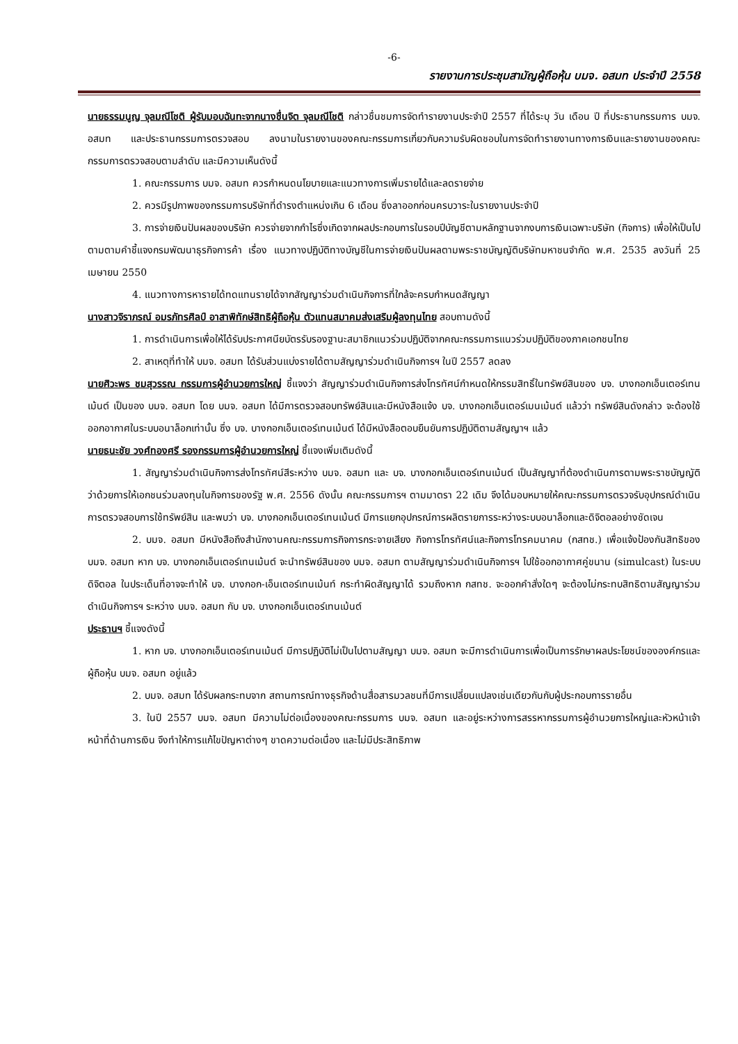-6-
รายงานการประชุมสามัญผู้ถือหุ้น บมจ. อสมท ประจำปี 2558
นายธรรมนูญ จุลมณีโชติ ผู้รับมอบฉันทะจากนางชื่นจิต จุลมณีโชติ กล่าวชื่นชมการจัดทำรายงานประจำปี 2557 ที่ได้ระบุ วัน เดือน ปี ที่ประธานกรรมการ บมจ. อสมท และประธานกรรมการตรวจสอบ ลงนามในรายงานของคณะกรรมการเกี่ยวกับความรับผิดชอบในการจัดทำรายงานทางการเงินและรายงานของคณะกรรมการตรวจสอบตามลำดับ และมีความเห็นดังนี้
1. คณะกรรมการ บมจ. อสมท ควรกำหนดนโยบายและแนวทางการเพิ่มรายได้และลดรายจ่าย
2. ควรมีรูปภาพของกรรมการบริษัทที่ดำรงตำแหน่งเกิน 6 เดือน ซึ่งลาออกก่อนครบวาระในรายงานประจำปี
3. การจ่ายเงินปันผลของบริษัท ควรจ่ายจากกำไรซึ่งเกิดจากผลประกอบการในรอบปีบัญชีตามหลักฐานจากงบการเงินเฉพาะบริษัท (กิจการ) เพื่อให้เป็นไปตามตามคำชี้แจงกรมพัฒนาธุรกิจการค้า เรื่อง แนวทางปฏิบัติทางบัญชีในการจ่ายเงินปันผลตามพระราชบัญญัติบริษัทมหาชนจำกัด พ.ศ. 2535 ลงวันที่ 25 เมษายน 2550
4. แนวทางการหารายได้ทดแทนรายได้จากสัญญาร่วมดำเนินกิจการที่ใกล้จะครบกำหนดสัญญา
นางสาวจิราภรณ์ อมรภัทรศิลป์ อาสาพิทักษ์สิทธิผู้ถือหุ้น ตัวแทนสมาคมส่งเสริมผู้ลงทุนไทย สอบถามดังนี้
1. การดำเนินการเพื่อให้ได้รับประกาศนียบัตรรับรองฐานะสมาชิกแนวร่วมปฏิบัติจากคณะกรรมการแนวร่วมปฏิบัติของภาคเอกชนไทย
2. สาเหตุที่ทำให้ บมจ. อสมท ได้รับส่วนแบ่งรายได้ตามสัญญาร่วมดำเนินกิจการฯ ในปี 2557 ลดลง
นายศิวะพร ชมสุวรรณ กรรมการผู้อำนวยการใหญ่ ชี้แจงว่า สัญญาร่วมดำเนินกิจการส่งโทรทัศน์กำหนดให้กรรมสิทธิ์ในทรัพย์สินของ บจ. บางกอกเอ็นเตอร์เทนเม้นต์ เป็นของ บมจ. อสมท โดย บมจ. อสมท ได้มีการตรวจสอบทรัพย์สินและมีหนังสือแจ้ง บจ. บางกอกเอ็นเตอร์เมนเม้นต์ แล้วว่า ทรัพย์สินดังกล่าว จะต้องใช้ออกอากาศในระบบอนาล็อกเท่านั้น ซึ่ง บจ. บางกอกเอ็นเตอร์เทนเม้นต์ ได้มีหนังสือตอบยืนยันการปฏิบัติตามสัญญาฯ แล้ว
นายธนะชัย วงศ์ทองศรี รองกรรมการผู้อำนวยการใหญ่ ชี้แจงเพิ่มเติมดังนี้
1. สัญญาร่วมดำเนินกิจการส่งโทรทัศน์สีระหว่าง บมจ. อสมท และ บจ. บางกอกเอ็นเตอร์เทนเม้นต์ เป็นสัญญาที่ต้องดำเนินการตามพระราชบัญญัติว่าด้วยการให้เอกชนร่วมลงทุนในกิจการของรัฐ พ.ศ. 2556 ดังนั้น คณะกรรมการฯ ตามมาตรา 22 เดิม จึงได้มอบหมายให้คณะกรรมการตรวจรับอุปกรณ์ดำเนินการตรวจสอบการใช้ทรัพย์สิน และพบว่า บจ. บางกอกเอ็นเตอร์เทนเม้นต์ มีการแยกอุปกรณ์การผลิตรายการระหว่างระบบอนาล็อกและดิจิตอลอย่างชัดเจน
2. บมจ. อสมท มีหนังสือถึงสำนักงานคณะกรรมการกิจการกระจายเสียง กิจการโทรทัศน์และกิจการโทรคมนาคม (กสทช.) เพื่อแจ้งป้องกันสิทธิของ บมจ. อสมท หาก บจ. บางกอกเอ็นเตอร์เทนเม้นต์ จะนำทรัพย์สินของ บมจ. อสมท ตามสัญญาร่วมดำเนินกิจการฯ ไปใช้ออกอากาศคู่ขนาน (simulcast) ในระบบดิจิตอล ในประเด็นที่อาจจะทำให้ บจ. บางกอก-เอ็นเตอร์เทนเม้นท์ กระทำผิดสัญญาได้ รวมถึงหาก กสทช. จะออกคำสั่งใดๆ จะต้องไม่กระทบสิทธิตามสัญญาร่วมดำเนินกิจการฯ ระหว่าง บมจ. อสมท กับ บจ. บางกอกเอ็นเตอร์เทนเม้นต์
ประธานฯ ชี้แจงดังนี้
1. หาก บจ. บางกอกเอ็นเตอร์เทนเม้นต์ มีการปฏิบัติไม่เป็นไปตามสัญญา บมจ. อสมท จะมีการดำเนินการเพื่อเป็นการรักษาผลประโยชน์ขององค์กรและผู้ถือหุ้น บมจ. อสมท อยู่แล้ว
2. บมจ. อสมท ได้รับผลกระทบจาก สถานการณ์ทางธุรกิจด้านสื่อสารมวลชนที่มีการเปลี่ยนแปลงเช่นเดียวกันกับผู้ประกอบการรายอื่น
3. ในปี 2557 บมจ. อสมท มีความไม่ต่อเนื่องของคณะกรรมการ บมจ. อสมท และอยู่ระหว่างการสรรหากรรมการผู้อำนวยการใหญ่และหัวหน้าเจ้าหน้าที่ด้านการเงิน จึงทำให้การแก้ไขปัญหาต่างๆ ขาดความต่อเนื่อง และไม่มีประสิทธิภาพ